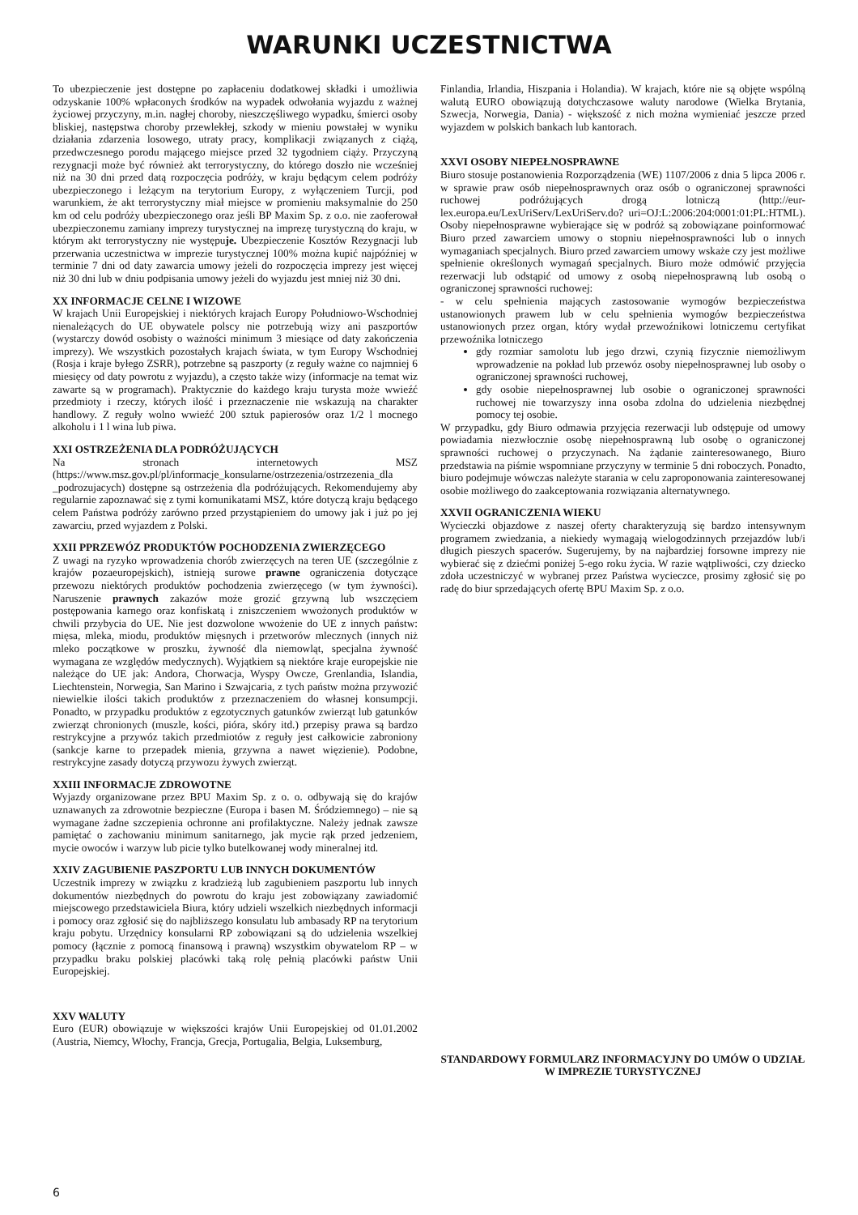WARUNKI UCZESTNICTWA
To ubezpieczenie jest dostępne po zapłaceniu dodatkowej składki i umożliwia odzyskanie 100% wpłaconych środków na wypadek odwołania wyjazdu z ważnej życiowej przyczyny, m.in. nagłej choroby, nieszczęśliwego wypadku, śmierci osoby bliskiej, następstwa choroby przewlekłej, szkody w mieniu powstałej w wyniku działania zdarzenia losowego, utraty pracy, komplikacji związanych z ciążą, przedwczesnego porodu mającego miejsce przed 32 tygodniem ciąży. Przyczyną rezygnacji może być również akt terrorystyczny, do którego doszło nie wcześniej niż na 30 dni przed datą rozpoczęcia podróży, w kraju będącym celem podróży ubezpieczonego i leżącym na terytorium Europy, z wyłączeniem Turcji, pod warunkiem, że akt terrorystyczny miał miejsce w promieniu maksymalnie do 250 km od celu podróży ubezpieczonego oraz jeśli BP Maxim Sp. z o.o. nie zaoferował ubezpieczonemu zamiany imprezy turystycznej na imprezę turystyczną do kraju, w którym akt terrorystyczny nie występuje. Ubezpieczenie Kosztów Rezygnacji lub przerwania uczestnictwa w imprezie turystycznej 100% można kupić najpóźniej w terminie 7 dni od daty zawarcia umowy jeżeli do rozpoczęcia imprezy jest więcej niż 30 dni lub w dniu podpisania umowy jeżeli do wyjazdu jest mniej niż 30 dni.
XX INFORMACJE CELNE I WIZOWE
W krajach Unii Europejskiej i niektórych krajach Europy Południowo-Wschodniej nienależących do UE obywatele polscy nie potrzebują wizy ani paszportów (wystarczy dowód osobisty o ważności minimum 3 miesiące od daty zakończenia imprezy). We wszystkich pozostałych krajach świata, w tym Europy Wschodniej (Rosja i kraje byłego ZSRR), potrzebne są paszporty (z reguły ważne co najmniej 6 miesięcy od daty powrotu z wyjazdu), a często także wizy (informacje na temat wiz zawarte są w programach). Praktycznie do każdego kraju turysta może wwieźć przedmioty i rzeczy, których ilość i przeznaczenie nie wskazują na charakter handlowy. Z reguły wolno wwieźć 200 sztuk papierosów oraz 1/2 l mocnego alkoholu i 1 l wina lub piwa.
XXI OSTRZEŻENIA DLA PODRÓŻUJĄCYCH
Na stronach internetowych MSZ (https://www.msz.gov.pl/pl/informacje_konsularne/ostrzezenia/ostrzezenia_dla _podrozujacych) dostępne są ostrzeżenia dla podróżujących. Rekomendujemy aby regularnie zapoznawać się z tymi komunikatami MSZ, które dotyczą kraju będącego celem Państwa podróży zarówno przed przystąpieniem do umowy jak i już po jej zawarciu, przed wyjazdem z Polski.
XXII PPRZEWÓZ PRODUKTÓW POCHODZENIA ZWIERZĘCEGO
Z uwagi na ryzyko wprowadzenia chorób zwierzęcych na teren UE (szczególnie z krajów pozaeuropejskich), istnieją surowe prawne ograniczenia dotyczące przewozu niektórych produktów pochodzenia zwierzęcego (w tym żywności). Naruszenie prawnych zakazów może grozić grzywną lub wszczęciem postępowania karnego oraz konfiskatą i zniszczeniem wwożonych produktów w chwili przybycia do UE. Nie jest dozwolone wwożenie do UE z innych państw: mięsa, mleka, miodu, produktów mięsnych i przetworów mlecznych (innych niż mleko początkowe w proszku, żywność dla niemowląt, specjalna żywność wymagana ze względów medycznych). Wyjątkiem są niektóre kraje europejskie nie należące do UE jak: Andora, Chorwacja, Wyspy Owcze, Grenlandia, Islandia, Liechtenstein, Norwegia, San Marino i Szwajcaria, z tych państw można przywozić niewielkie ilości takich produktów z przeznaczeniem do własnej konsumpcji. Ponadto, w przypadku produktów z egzotycznych gatunków zwierząt lub gatunków zwierząt chronionych (muszle, kości, pióra, skóry itd.) przepisy prawa są bardzo restrykcyjne a przywóz takich przedmiotów z reguły jest całkowicie zabroniony (sankcje karne to przepadek mienia, grzywna a nawet więzienie). Podobne, restrykcyjne zasady dotyczą przywozu żywych zwierząt.
XXIII INFORMACJE ZDROWOTNE
Wyjazdy organizowane przez BPU Maxim Sp. z o. o. odbywają się do krajów uznawanych za zdrowotnie bezpieczne (Europa i basen M. Śródziemnego) – nie są wymagane żadne szczepienia ochronne ani profilaktyczne. Należy jednak zawsze pamiętać o zachowaniu minimum sanitarnego, jak mycie rąk przed jedzeniem, mycie owoców i warzyw lub picie tylko butelkowanej wody mineralnej itd.
XXIV ZAGUBIENIE PASZPORTU LUB INNYCH DOKUMENTÓW
Uczestnik imprezy w związku z kradzieżą lub zagubieniem paszportu lub innych dokumentów niezbędnych do powrotu do kraju jest zobowiązany zawiadomić miejscowego przedstawiciela Biura, który udzieli wszelkich niezbędnych informacji i pomocy oraz zgłosić się do najbliższego konsulatu lub ambasady RP na terytorium kraju pobytu. Urzędnicy konsularni RP zobowiązani są do udzielenia wszelkiej pomocy (łącznie z pomocą finansową i prawną) wszystkim obywatelom RP – w przypadku braku polskiej placówki taką rolę pełnią placówki państw Unii Europejskiej.
XXV WALUTY
Euro (EUR) obowiązuje w większości krajów Unii Europejskiej od 01.01.2002 (Austria, Niemcy, Włochy, Francja, Grecja, Portugalia, Belgia, Luksemburg,
Finlandia, Irlandia, Hiszpania i Holandia). W krajach, które nie są objęte wspólną walutą EURO obowiązują dotychczasowe waluty narodowe (Wielka Brytania, Szwecja, Norwegia, Dania) - większość z nich można wymieniać jeszcze przed wyjazdem w polskich bankach lub kantorach.
XXVI OSOBY NIEPEŁNOSPRAWNE
Biuro stosuje postanowienia Rozporządzenia (WE) 1107/2006 z dnia 5 lipca 2006 r. w sprawie praw osób niepełnosprawnych oraz osób o ograniczonej sprawności ruchowej podróżujących drogą lotniczą (http://eur-lex.europa.eu/LexUriServ/LexUriServ.do? uri=OJ:L:2006:204:0001:01:PL:HTML). Osoby niepełnosprawne wybierające się w podróż są zobowiązane poinformować Biuro przed zawarciem umowy o stopniu niepełnosprawności lub o innych wymaganiach specjalnych. Biuro przed zawarciem umowy wskaże czy jest możliwe spełnienie określonych wymagań specjalnych. Biuro może odmówić przyjęcia rezerwacji lub odstąpić od umowy z osobą niepełnosprawną lub osobą o ograniczonej sprawności ruchowej:
- w celu spełnienia mających zastosowanie wymogów bezpieczeństwa ustanowionych prawem lub w celu spełnienia wymogów bezpieczeństwa ustanowionych przez organ, który wydał przewoźnikowi lotniczemu certyfikat przewoźnika lotniczego
gdy rozmiar samolotu lub jego drzwi, czynią fizycznie niemożliwym wprowadzenie na pokład lub przewóz osoby niepełnosprawnej lub osoby o ograniczonej sprawności ruchowej,
gdy osobie niepełnosprawnej lub osobie o ograniczonej sprawności ruchowej nie towarzyszy inna osoba zdolna do udzielenia niezbędnej pomocy tej osobie.
W przypadku, gdy Biuro odmawia przyjęcia rezerwacji lub odstępuje od umowy powiadamia niezwłocznie osobę niepełnosprawną lub osobę o ograniczonej sprawności ruchowej o przyczynach. Na żądanie zainteresowanego, Biuro przedstawia na piśmie wspomniane przyczyny w terminie 5 dni roboczych. Ponadto, biuro podejmuje wówczas należyte starania w celu zaproponowania zainteresowanej osobie możliwego do zaakceptowania rozwiązania alternatywnego.
XXVII OGRANICZENIA WIEKU
Wycieczki objazdowe z naszej oferty charakteryzują się bardzo intensywnym programem zwiedzania, a niekiedy wymagają wielogodzinnych przejazdów lub/i długich pieszych spacerów. Sugerujemy, by na najbardziej forsowne imprezy nie wybierać się z dziećmi poniżej 5-ego roku życia. W razie wątpliwości, czy dziecko zdoła uczestniczyć w wybranej przez Państwa wycieczce, prosimy zgłosić się po radę do biur sprzedających ofertę BPU Maxim Sp. z o.o.
STANDARDOWY FORMULARZ INFORMACYJNY DO UMÓW O UDZIAŁ W IMPREZIE TURYSTYCZNEJ
6